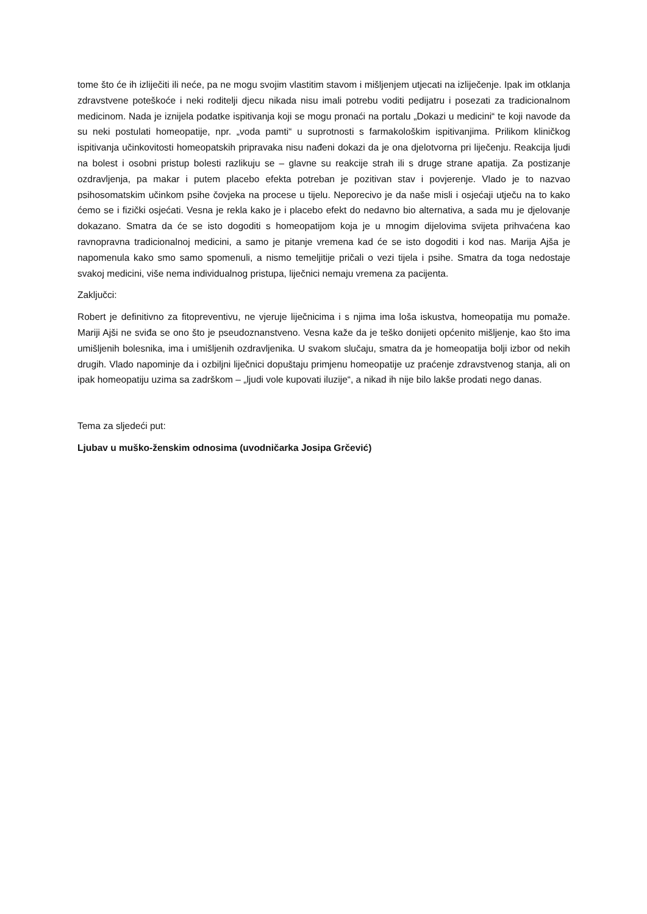tome što će ih izliječiti ili neće, pa ne mogu svojim vlastitim stavom i mišljenjem utjecati na izliječenje. Ipak im otklanja zdravstvene poteškoće i neki roditelji djecu nikada nisu imali potrebu voditi pedijatru i posezati za tradicionalnom medicinom. Nada je iznijela podatke ispitivanja koji se mogu pronaći na portalu „Dokazi u medicini“ te koji navode da su neki postulati homeopatije, npr. „voda pamti“ u suprotnosti s farmakološkim ispitivanjima. Prilikom kliničkog ispitivanja učinkovitosti homeopatskih pripravaka nisu nađeni dokazi da je ona djelotvorna pri liječenju. Reakcija ljudi na bolest i osobni pristup bolesti razlikuju se – glavne su reakcije strah ili s druge strane apatija. Za postizanje ozdravljenja, pa makar i putem placebo efekta potreban je pozitivan stav i povjerenje. Vlado je to nazvao psihosomatskim učinkom psihe čovjeka na procese u tijelu. Neporecivo je da naše misli i osjećaji utječu na to kako ćemo se i fizički osjećati. Vesna je rekla kako je i placebo efekt do nedavno bio alternativa, a sada mu je djelovanje dokazano. Smatra da će se isto dogoditi s homeopatijom koja je u mnogim dijelovima svijeta prihvaćena kao ravnopravna tradicionalnoj medicini, a samo je pitanje vremena kad će se isto dogoditi i kod nas. Marija Ajša je napomenula kako smo samo spomenuli, a nismo temeljitije pričali o vezi tijela i psihe. Smatra da toga nedostaje svakoj medicini, više nema individualnog pristupa, liječnici nemaju vremena za pacijenta.
Zaključci:
Robert je definitivno za fitopreventivu, ne vjeruje liječnicima i s njima ima loša iskustva, homeopatija mu pomaže. Mariji Ajši ne sviđa se ono što je pseudoznanstveno. Vesna kaže da je teško donijeti općenito mišljenje, kao što ima umišljenih bolesnika, ima i umišljenih ozdravljenika. U svakom slučaju, smatra da je homeopatija bolji izbor od nekih drugih. Vlado napominje da i ozbiljni liječnici dopuštaju primjenu homeopatije uz praćenje zdravstvenog stanja, ali on ipak homeopatiju uzima sa zadrškom – „ljudi vole kupovati iluzije“, a nikad ih nije bilo lakše prodati nego danas.
Tema za sljedeći put:
Ljubav u muško-ženskim odnosima (uvodničarka Josipa Grčević)